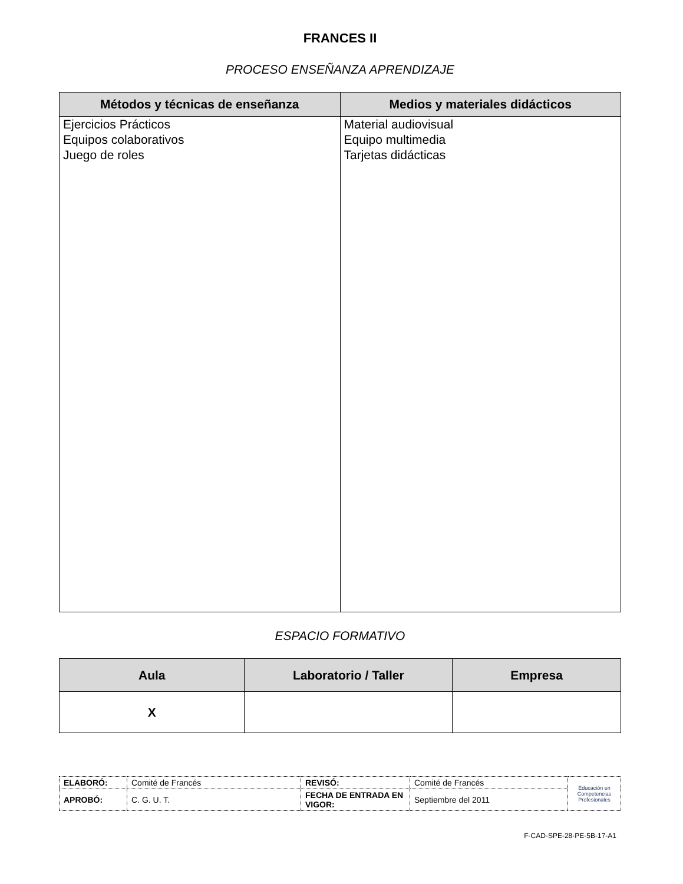FRANCES II
PROCESO ENSEÑANZA APRENDIZAJE
| Métodos y técnicas de enseñanza | Medios y materiales didácticos |
| --- | --- |
| Ejercicios Prácticos Equipos colaborativos Juego de roles | Material audiovisual Equipo multimedia Tarjetas didácticas |
ESPACIO FORMATIVO
| Aula | Laboratorio / Taller | Empresa |
| --- | --- | --- |
| X | | |
| ELABORÓ: | Comité de Francés | REVISÓ: | Comité de Francés | Educación en Competencias Profesionales |
| APROBÓ: | C. G. U. T. | FECHA DE ENTRADA EN VIGOR: | Septiembre del 2011 | |
F-CAD-SPE-28-PE-5B-17-A1